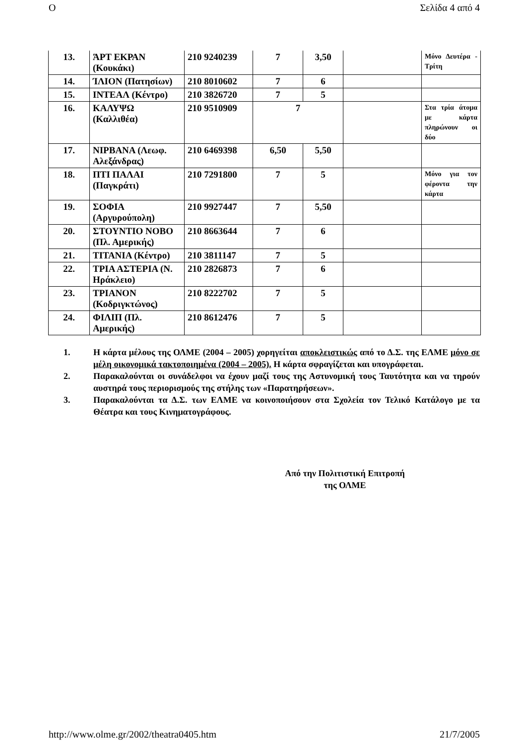O Σελίδα 4 από 4
| 13. | ΆΡΤ ΕΚΡΑΝ (Κουκάκι) | 210 9240239 | 7 | 3,50 | | Μόνο Δευτέρα - Τρίτη |
| 14. | ΊΛΙΟΝ (Πατησίων) | 210 8010602 | 7 | 6 | | |
| 15. | ΙΝΤΕΑΛ (Κέντρο) | 210 3826720 | 7 | 5 | | |
| 16. | ΚΑΛΥΨΩ (Καλλιθέα) | 210 9510909 | 7 | | | Στα τρία άτομα με κάρτα πληρώνουν οι δύο |
| 17. | ΝΙΡΒΑΝΑ (Λεωφ. Αλεξάνδρας) | 210 6469398 | 6,50 | 5,50 | | |
| 18. | ΠΤΙ ΠΑΛΑΙ (Παγκράτι) | 210 7291800 | 7 | 5 | | Μόνο για τον φέροντα την κάρτα |
| 19. | ΣΟΦΙΑ (Αργυρούπολη) | 210 9927447 | 7 | 5,50 | | |
| 20. | ΣΤΟΥΝΤΙΟ ΝΟΒΟ (Πλ. Αμερικής) | 210 8663644 | 7 | 6 | | |
| 21. | ΤΙΤΑΝΙΑ (Κέντρο) | 210 3811147 | 7 | 5 | | |
| 22. | ΤΡΙΑ ΑΣΤΕΡΙΑ (Ν. Ηράκλειο) | 210 2826873 | 7 | 6 | | |
| 23. | ΤΡΙΑΝΟΝ (Κοδριγκτώνος) | 210 8222702 | 7 | 5 | | |
| 24. | ΦΙΛΙΠ (Πλ. Αμερικής) | 210 8612476 | 7 | 5 | | |
1. Η κάρτα μέλους της ΟΛΜΕ (2004 – 2005) χορηγείται αποκλειστικώς από το Δ.Σ. της ΕΛΜΕ μόνο σε μέλη οικονομικά τακτοποιημένα (2004 – 2005). Η κάρτα σφραγίζεται και υπογράφεται.
2. Παρακαλούνται οι συνάδελφοι να έχουν μαζί τους της Αστυνομική τους Ταυτότητα και να τηρούν αυστηρά τους περιορισμούς της στήλης των «Παρατηρήσεων».
3. Παρακαλούνται τα Δ.Σ. των ΕΛΜΕ να κοινοποιήσουν στα Σχολεία τον Τελικό Κατάλογο με τα Θέατρα και τους Κινηματογράφους.
Από την Πολιτιστική Επιτροπή
της ΟΛΜΕ
http://www.olme.gr/2002/theatra0405.htm 21/7/2005